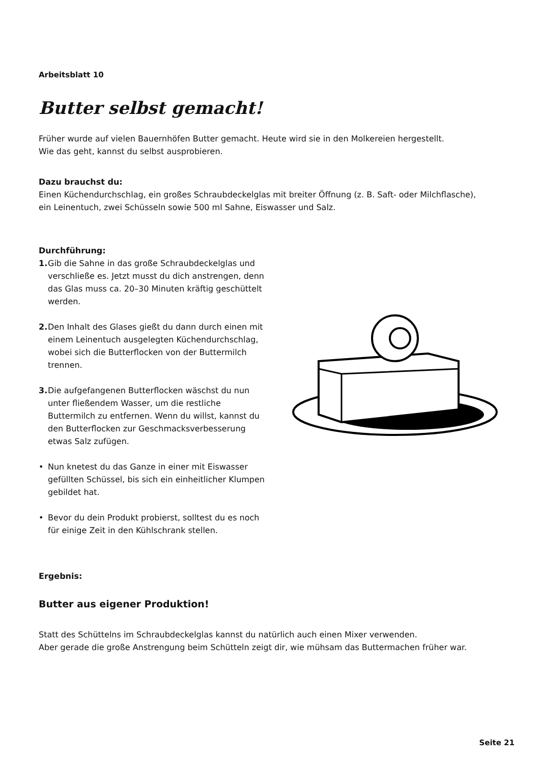Arbeitsblatt 10
Butter selbst gemacht!
Früher wurde auf vielen Bauernhöfen Butter gemacht. Heute wird sie in den Molkereien hergestellt.
Wie das geht, kannst du selbst ausprobieren.
Dazu brauchst du:
Einen Küchendurchschlag, ein großes Schraubdeckelglas mit breiter Öffnung (z. B. Saft- oder Milchflasche),
ein Leinentuch, zwei Schüsseln sowie 500 ml Sahne, Eiswasser und Salz.
Durchführung:
1. Gib die Sahne in das große Schraubdeckelglas und verschließe es. Jetzt musst du dich anstrengen, denn das Glas muss ca. 20–30 Minuten kräftig geschüttelt werden.
2. Den Inhalt des Glases gießt du dann durch einen mit einem Leinentuch ausgelegten Küchendurchschlag, wobei sich die Butterflocken von der Buttermilch trennen.
3. Die aufgefangenen Butterflocken wäschst du nun unter fließendem Wasser, um die restliche Buttermilch zu entfernen. Wenn du willst, kannst du den Butterflocken zur Geschmacksverbesserung etwas Salz zufügen.
• Nun knetest du das Ganze in einer mit Eiswasser gefüllten Schüssel, bis sich ein einheitlicher Klumpen gebildet hat.
• Bevor du dein Produkt probierst, solltest du es noch für einige Zeit in den Kühlschrank stellen.
Ergebnis:
Butter aus eigener Produktion!
Statt des Schüttelns im Schraubdeckelglas kannst du natürlich auch einen Mixer verwenden.
Aber gerade die große Anstrengung beim Schütteln zeigt dir, wie mühsam das Buttermachen früher war.
Seite 21